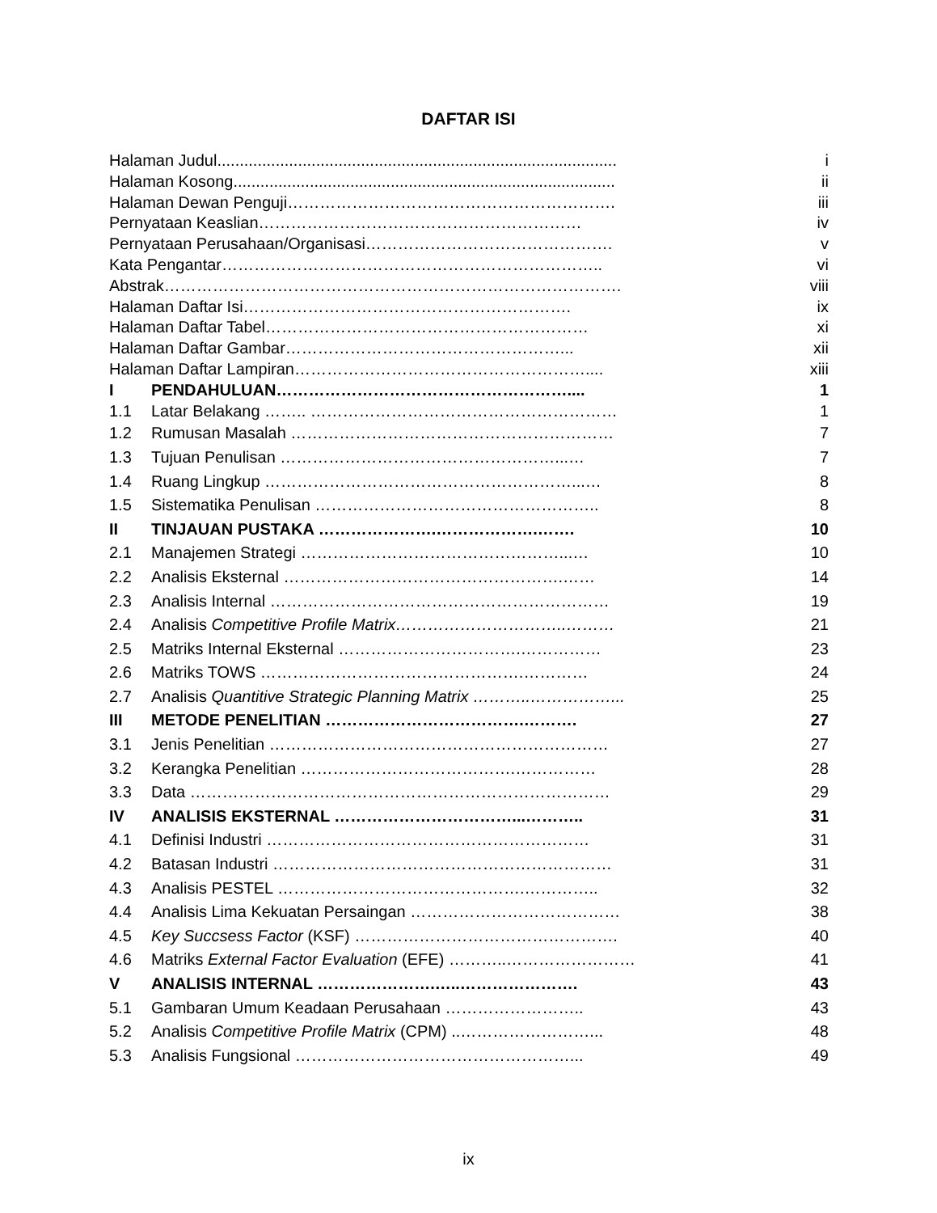DAFTAR ISI
| Halaman Judul......................................................................................... | | i |
| Halaman Kosong..................................................................................... | | ii |
| Halaman Dewan Penguji……………………………………………………. | | iii |
| Pernyataan Keaslian…………………………………………………… | | iv |
| Pernyataan Perusahaan/Organisasi………………………………………. | | v |
| Kata Pengantar…………………………………………………………….. | | vi |
| Abstrak…………………………………………………………………………. | | viii |
| Halaman Daftar Isi……………………………………………………. | | ix |
| Halaman Daftar Tabel…………………………………………………… | | xi |
| Halaman Daftar Gambar……………………………………………... | | xii |
| Halaman Daftar Lampiran……………………………………………….... | | xiii |
| I | PENDAHULUAN……………………………………………….... | 1 |
| 1.1 | Latar Belakang …….. ………………………………………………… | 1 |
| 1.2 | Rumusan Masalah …………………………………………………… | 7 |
| 1.3 | Tujuan Penulisan ……………………………………………...… | 7 |
| 1.4 | Ruang Lingkup …………………………………………………...… | 8 |
| 1.5 | Sistematika Penulisan …………………………………………….. | 8 |
| II | TINJAUAN PUSTAKA ………………….……………….……. | 10 |
| 2.1 | Manajemen Strategi …………………………………………...… | 10 |
| 2.2 | Analisis Eksternal …………………………………………….…… | 14 |
| 2.3 | Analisis Internal ……………………………………………………… | 19 |
| 2.4 | Analisis Competitive Profile Matrix…………………………..……… | 21 |
| 2.5 | Matriks Internal Eksternal …………………………….…………… | 23 |
| 2.6 | Matriks TOWS ………………………………………….………… | 24 |
| 2.7 | Analisis Quantitive Strategic Planning Matrix ………..……………... | 25 |
| III | METODE PENELITIAN ……………………………….………. | 27 |
| 3.1 | Jenis Penelitian ……………………………………………………… | 27 |
| 3.2 | Kerangka Penelitian ………………………………….…………… | 28 |
| 3.3 | Data …………………………………………………………………… | 29 |
| IV | ANALISIS EKSTERNAL ……………………………...……….. | 31 |
| 4.1 | Definisi Industri …………………………………………………… | 31 |
| 4.2 | Batasan Industri ……………………………………………………… | 31 |
| 4.3 | Analisis PESTEL ……………………………………….………….. | 32 |
| 4.4 | Analisis Lima Kekuatan Persaingan ………………………………… | 38 |
| 4.5 | Key Succsess Factor (KSF) …………………………………………. | 40 |
| 4.6 | Matriks External Factor Evaluation (EFE) ………..…………………… | 41 |
| V | ANALISIS INTERNAL ………………….…..…………………. | 43 |
| 5.1 | Gambaran Umum Keadaan Perusahaan …………………….. | 43 |
| 5.2 | Analisis Competitive Profile Matrix (CPM) ..……………………... | 48 |
| 5.3 | Analisis Fungsional ……………………………………………... | 49 |
ix